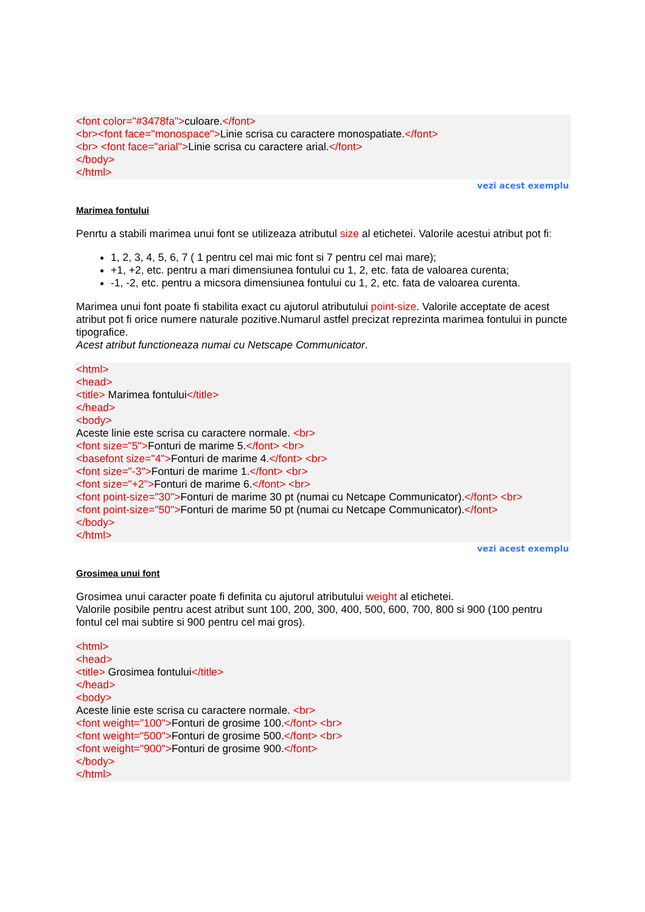<font color="#3478fa">culoare.</font>
<br><font face="monospace">Linie scrisa cu caractere monospatiate.</font>
<br> <font face="arial">Linie scrisa cu caractere arial.</font>
</body>
</html>
vezi acest exemplu
Marimea fontului
Penrtu a stabili marimea unui font se utilizeaza atributul size al etichetei. Valorile acestui atribut pot fi:
1, 2, 3, 4, 5, 6, 7 ( 1 pentru cel mai mic font si 7 pentru cel mai mare);
+1, +2, etc. pentru a mari dimensiunea fontului cu 1, 2, etc. fata de valoarea curenta;
-1, -2, etc. pentru a micsora dimensiunea fontului cu 1, 2, etc. fata de valoarea curenta.
Marimea unui font poate fi stabilita exact cu ajutorul atributului point-size. Valorile acceptate de acest atribut pot fi orice numere naturale pozitive.Numarul astfel precizat reprezinta marimea fontului in puncte tipografice.
Acest atribut functioneaza numai cu Netscape Communicator.
<html>
<head>
<title> Marimea fontului</title>
</head>
<body>
Aceste linie este scrisa cu caractere normale. <br>
<font size="5">Fonturi de marime 5.</font> <br>
<basefont size="4">Fonturi de marime 4.</font> <br>
<font size="-3">Fonturi de marime 1.</font> <br>
<font size="+2">Fonturi de marime 6.</font> <br>
<font point-size="30">Fonturi de marime 30 pt (numai cu Netcape Communicator).</font> <br>
<font point-size="50">Fonturi de marime 50 pt (numai cu Netcape Communicator).</font>
</body>
</html>
vezi acest exemplu
Grosimea unui font
Grosimea unui caracter poate fi definita cu ajutorul atributului weight al etichetei.
Valorile posibile pentru acest atribut sunt 100, 200, 300, 400, 500, 600, 700, 800 si 900 (100 pentru fontul cel mai subtire si 900 pentru cel mai gros).
<html>
<head>
<title> Grosimea fontului</title>
</head>
<body>
Aceste linie este scrisa cu caractere normale. <br>
<font weight="100">Fonturi de grosime 100.</font> <br>
<font weight="500">Fonturi de grosime 500.</font> <br>
<font weight="900">Fonturi de grosime 900.</font>
</body>
</html>